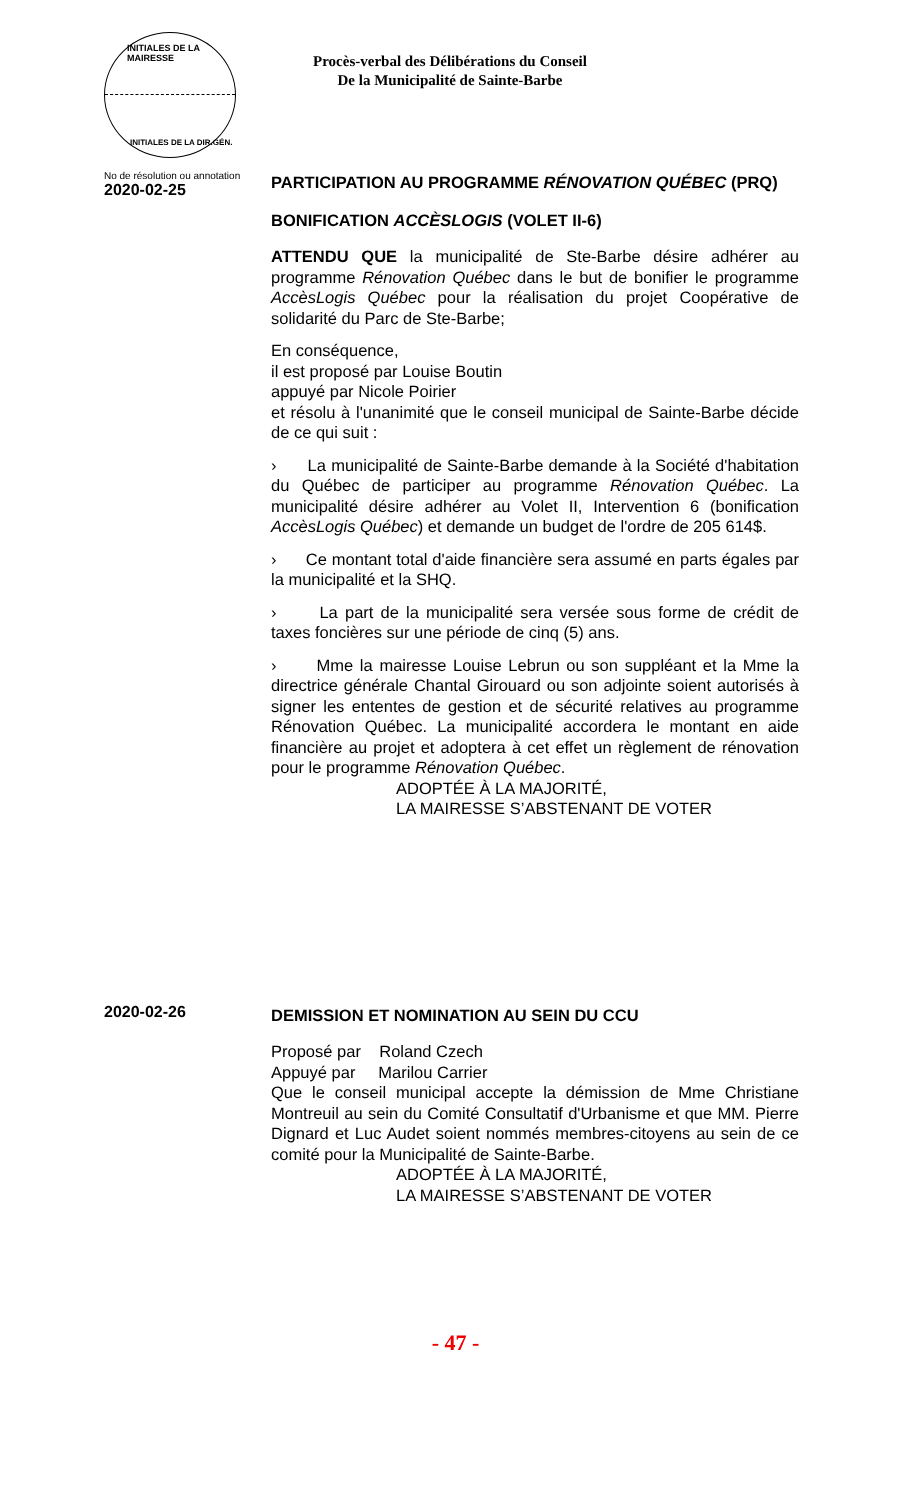INITIALES DE LA MAIRESSE
INITIALES DE LA DIR.GÉN.
Procès-verbal des Délibérations du Conseil
De la Municipalité de Sainte-Barbe
No de résolution ou annotation
2020-02-25
PARTICIPATION AU PROGRAMME RÉNOVATION QUÉBEC (PRQ)
BONIFICATION ACCÈSLOGIS (VOLET II-6)
ATTENDU QUE la municipalité de Ste-Barbe désire adhérer au programme Rénovation Québec dans le but de bonifier le programme AccèsLogis Québec pour la réalisation du projet Coopérative de solidarité du Parc de Ste-Barbe;
En conséquence,
il est proposé par Louise Boutin
appuyé par Nicole Poirier
et résolu à l'unanimité que le conseil municipal de Sainte-Barbe décide de ce qui suit :
› La municipalité de Sainte-Barbe demande à la Société d'habitation du Québec de participer au programme Rénovation Québec. La municipalité désire adhérer au Volet II, Intervention 6 (bonification AccèsLogis Québec) et demande un budget de l'ordre de 205 614$.
› Ce montant total d'aide financière sera assumé en parts égales par la municipalité et la SHQ.
› La part de la municipalité sera versée sous forme de crédit de taxes foncières sur une période de cinq (5) ans.
› Mme la mairesse Louise Lebrun ou son suppléant et la Mme la directrice générale Chantal Girouard ou son adjointe soient autorisés à signer les ententes de gestion et de sécurité relatives au programme Rénovation Québec. La municipalité accordera le montant en aide financière au projet et adoptera à cet effet un règlement de rénovation pour le programme Rénovation Québec.
ADOPTÉE À LA MAJORITÉ,
LA MAIRESSE S’ABSTENANT DE VOTER
2020-02-26
DEMISSION ET NOMINATION AU SEIN DU CCU
Proposé par Roland Czech
Appuyé par Marilou Carrier
Que le conseil municipal accepte la démission de Mme Christiane Montreuil au sein du Comité Consultatif d'Urbanisme et que MM. Pierre Dignard et Luc Audet soient nommés membres-citoyens au sein de ce comité pour la Municipalité de Sainte-Barbe.
ADOPTÉE À LA MAJORITÉ,
LA MAIRESSE S’ABSTENANT DE VOTER
- 47 -